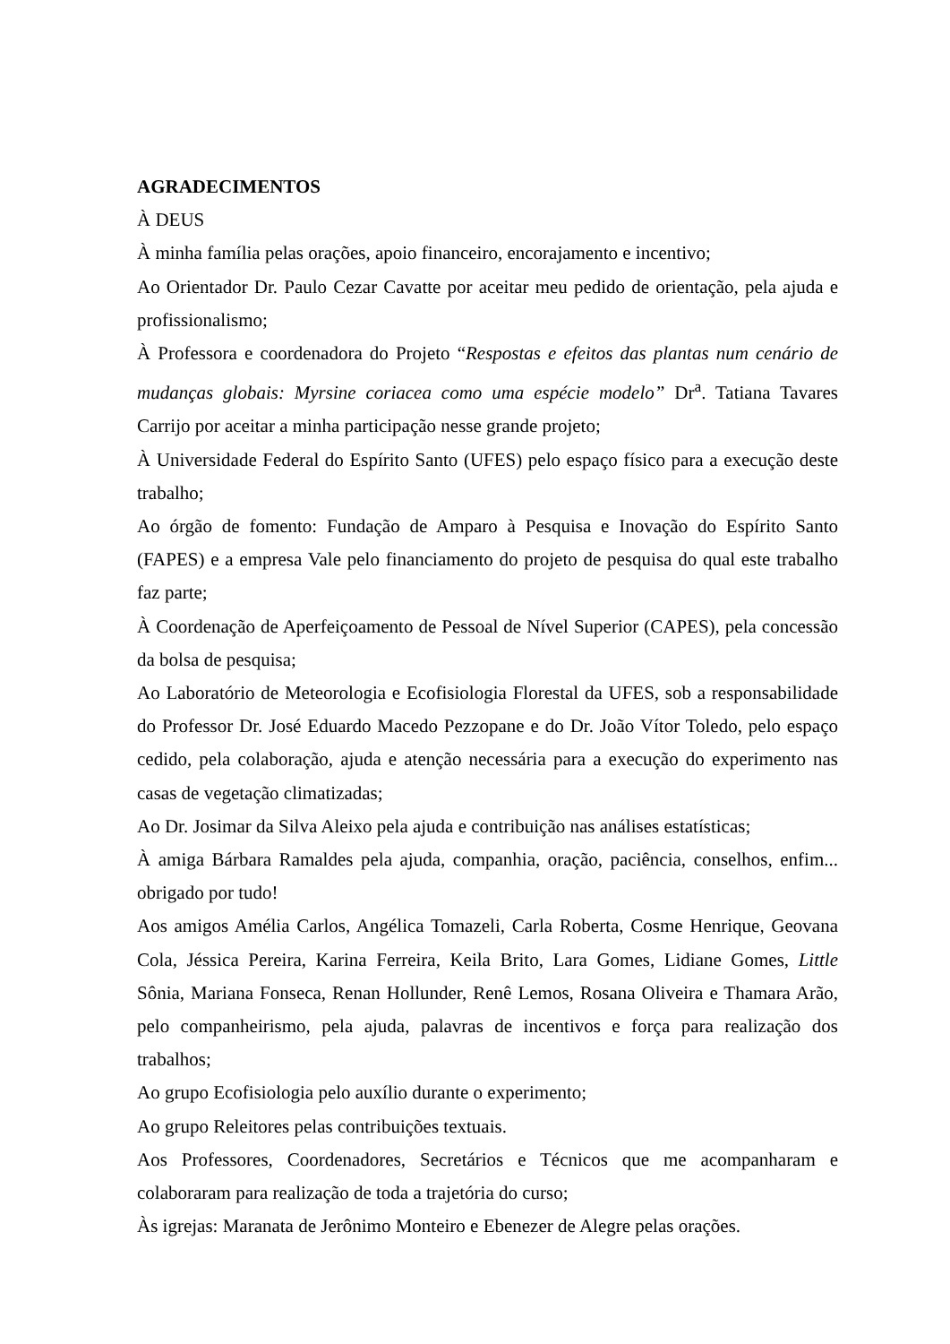AGRADECIMENTOS
À DEUS
À minha família pelas orações, apoio financeiro, encorajamento e incentivo;
Ao Orientador Dr. Paulo Cezar Cavatte por aceitar meu pedido de orientação, pela ajuda e profissionalismo;
À Professora e coordenadora do Projeto “Respostas e efeitos das plantas num cenário de mudanças globais: Myrsine coriacea como uma espécie modelo” Dr<sup>a</sup>. Tatiana Tavares Carrijo por aceitar a minha participação nesse grande projeto;
À Universidade Federal do Espírito Santo (UFES) pelo espaço físico para a execução deste trabalho;
Ao órgão de fomento: Fundação de Amparo à Pesquisa e Inovação do Espírito Santo (FAPES) e a empresa Vale pelo financiamento do projeto de pesquisa do qual este trabalho faz parte;
À Coordenação de Aperfeiçoamento de Pessoal de Nível Superior (CAPES), pela concessão da bolsa de pesquisa;
Ao Laboratório de Meteorologia e Ecofisiologia Florestal da UFES, sob a responsabilidade do Professor Dr. José Eduardo Macedo Pezzopane e do Dr. João Vítor Toledo, pelo espaço cedido, pela colaboração, ajuda e atenção necessária para a execução do experimento nas casas de vegetação climatizadas;
Ao Dr. Josimar da Silva Aleixo pela ajuda e contribuição nas análises estatísticas;
À amiga Bárbara Ramaldes pela ajuda, companhia, oração, paciência, conselhos, enfim... obrigado por tudo!
Aos amigos Amélia Carlos, Angélica Tomazeli, Carla Roberta, Cosme Henrique, Geovana Cola, Jéssica Pereira, Karina Ferreira, Keila Brito, Lara Gomes, Lidiane Gomes, Little Sônia, Mariana Fonseca, Renan Hollunder, Renê Lemos, Rosana Oliveira e Thamara Arão, pelo companheirismo, pela ajuda, palavras de incentivos e força para realização dos trabalhos;
Ao grupo Ecofisiologia pelo auxílio durante o experimento;
Ao grupo Releitores pelas contribuições textuais.
Aos Professores, Coordenadores, Secretários e Técnicos que me acompanharam e colaboraram para realização de toda a trajetória do curso;
Às igrejas: Maranata de Jerônimo Monteiro e Ebenezer de Alegre pelas orações.